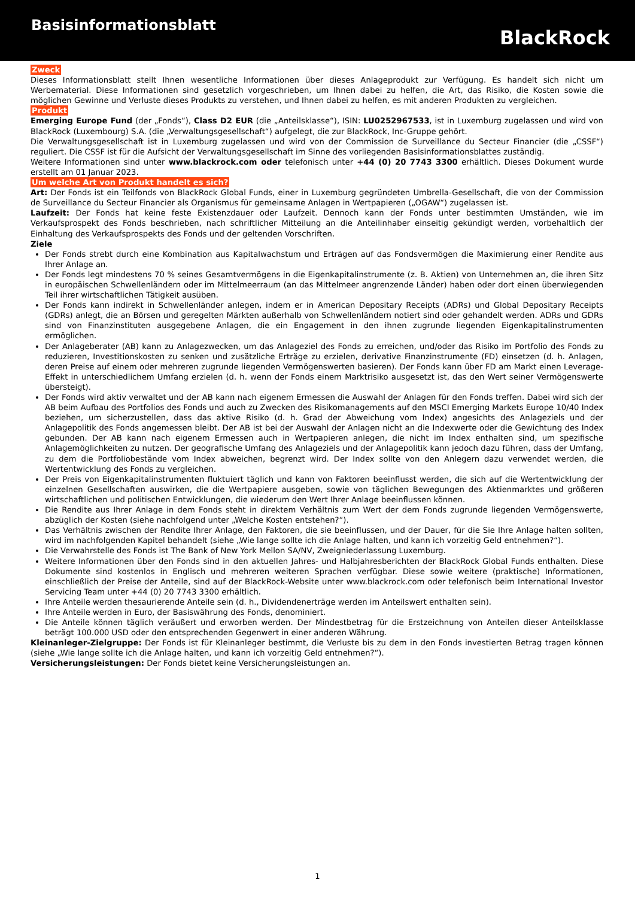Basisinformationsblatt
BlackRock
Zweck
Dieses Informationsblatt stellt Ihnen wesentliche Informationen über dieses Anlageprodukt zur Verfügung. Es handelt sich nicht um Werbematerial. Diese Informationen sind gesetzlich vorgeschrieben, um Ihnen dabei zu helfen, die Art, das Risiko, die Kosten sowie die möglichen Gewinne und Verluste dieses Produkts zu verstehen, und Ihnen dabei zu helfen, es mit anderen Produkten zu vergleichen.
Produkt
Emerging Europe Fund (der „Fonds“), Class D2 EUR (die „Anteilsklasse“), ISIN: LU0252967533, ist in Luxemburg zugelassen und wird von BlackRock (Luxembourg) S.A. (die „Verwaltungsgesellschaft“) aufgelegt, die zur BlackRock, Inc-Gruppe gehört.
Die Verwaltungsgesellschaft ist in Luxemburg zugelassen und wird von der Commission de Surveillance du Secteur Financier (die „CSSF“) reguliert. Die CSSF ist für die Aufsicht der Verwaltungsgesellschaft im Sinne des vorliegenden Basisinformationsblattes zuständig.
Weitere Informationen sind unter www.blackrock.com oder telefonisch unter +44 (0) 20 7743 3300 erhältlich. Dieses Dokument wurde erstellt am 01 Januar 2023.
Um welche Art von Produkt handelt es sich?
Art: Der Fonds ist ein Teilfonds von BlackRock Global Funds, einer in Luxemburg gegründeten Umbrella-Gesellschaft, die von der Commission de Surveillance du Secteur Financier als Organismus für gemeinsame Anlagen in Wertpapieren („OGAW“) zugelassen ist.
Laufzeit: Der Fonds hat keine feste Existenzdauer oder Laufzeit. Dennoch kann der Fonds unter bestimmten Umständen, wie im Verkaufsprospekt des Fonds beschrieben, nach schriftlicher Mitteilung an die Anteilinhaber einseitig gekündigt werden, vorbehaltlich der Einhaltung des Verkaufsprospekts des Fonds und der geltenden Vorschriften.
Ziele
Der Fonds strebt durch eine Kombination aus Kapitalwachstum und Erträgen auf das Fondsvermögen die Maximierung einer Rendite aus Ihrer Anlage an.
Der Fonds legt mindestens 70 % seines Gesamtvermögens in die Eigenkapitalinstrumente (z. B. Aktien) von Unternehmen an, die ihren Sitz in europäischen Schwellenländern oder im Mittelmeerraum (an das Mittelmeer angrenzende Länder) haben oder dort einen überwiegenden Teil ihrer wirtschaftlichen Tätigkeit ausüben.
Der Fonds kann indirekt in Schwellenländer anlegen, indem er in American Depositary Receipts (ADRs) und Global Depositary Receipts (GDRs) anlegt, die an Börsen und geregelten Märkten außerhalb von Schwellenländern notiert sind oder gehandelt werden. ADRs und GDRs sind von Finanzinstituten ausgegebene Anlagen, die ein Engagement in den ihnen zugrunde liegenden Eigenkapitalinstrumenten ermöglichen.
Der Anlageberater (AB) kann zu Anlagezwecken, um das Anlageziel des Fonds zu erreichen, und/oder das Risiko im Portfolio des Fonds zu reduzieren, Investitionskosten zu senken und zusätzliche Erträge zu erzielen, derivative Finanzinstrumente (FD) einsetzen (d. h. Anlagen, deren Preise auf einem oder mehreren zugrunde liegenden Vermögenswerten basieren). Der Fonds kann über FD am Markt einen Leverage-Effekt in unterschiedlichem Umfang erzielen (d. h. wenn der Fonds einem Marktrisiko ausgesetzt ist, das den Wert seiner Vermögenswerte übersteigt).
Der Fonds wird aktiv verwaltet und der AB kann nach eigenem Ermessen die Auswahl der Anlagen für den Fonds treffen. Dabei wird sich der AB beim Aufbau des Portfolios des Fonds und auch zu Zwecken des Risikomanagements auf den MSCI Emerging Markets Europe 10/40 Index beziehen, um sicherzustellen, dass das aktive Risiko (d. h. Grad der Abweichung vom Index) angesichts des Anlageziels und der Anlagepolitik des Fonds angemessen bleibt. Der AB ist bei der Auswahl der Anlagen nicht an die Indexwerte oder die Gewichtung des Index gebunden. Der AB kann nach eigenem Ermessen auch in Wertpapieren anlegen, die nicht im Index enthalten sind, um spezifische Anlagemöglichkeiten zu nutzen. Der geografische Umfang des Anlageziels und der Anlagepolitik kann jedoch dazu führen, dass der Umfang, zu dem die Portfoliobestände vom Index abweichen, begrenzt wird. Der Index sollte von den Anlegern dazu verwendet werden, die Wertentwicklung des Fonds zu vergleichen.
Der Preis von Eigenkapitalinstrumenten fluktuiert täglich und kann von Faktoren beeinflusst werden, die sich auf die Wertentwicklung der einzelnen Gesellschaften auswirken, die die Wertpapiere ausgeben, sowie von täglichen Bewegungen des Aktienmarktes und größeren wirtschaftlichen und politischen Entwicklungen, die wiederum den Wert Ihrer Anlage beeinflussen können.
Die Rendite aus Ihrer Anlage in dem Fonds steht in direktem Verhältnis zum Wert der dem Fonds zugrunde liegenden Vermögenswerte, abzüglich der Kosten (siehe nachfolgend unter „Welche Kosten entstehen?“).
Das Verhältnis zwischen der Rendite Ihrer Anlage, den Faktoren, die sie beeinflussen, und der Dauer, für die Sie Ihre Anlage halten sollten, wird im nachfolgenden Kapitel behandelt (siehe „Wie lange sollte ich die Anlage halten, und kann ich vorzeitig Geld entnehmen?“).
Die Verwahrstelle des Fonds ist The Bank of New York Mellon SA/NV, Zweigniederlassung Luxemburg.
Weitere Informationen über den Fonds sind in den aktuellen Jahres- und Halbjahresberichten der BlackRock Global Funds enthalten. Diese Dokumente sind kostenlos in Englisch und mehreren weiteren Sprachen verfügbar. Diese sowie weitere (praktische) Informationen, einschließlich der Preise der Anteile, sind auf der BlackRock-Website unter www.blackrock.com oder telefonisch beim International Investor Servicing Team unter +44 (0) 20 7743 3300 erhältlich.
Ihre Anteile werden thesaurierende Anteile sein (d. h., Dividendenerträge werden im Anteilswert enthalten sein).
Ihre Anteile werden in Euro, der Basiswährung des Fonds, denominiert.
Die Anteile können täglich veräußert und erworben werden. Der Mindestbetrag für die Erstzeichnung von Anteilen dieser Anteilsklasse beträgt 100.000 USD oder den entsprechenden Gegenwert in einer anderen Währung.
Kleinanleger-Zielgruppe: Der Fonds ist für Kleinanleger bestimmt, die Verluste bis zu dem in den Fonds investierten Betrag tragen können (siehe „Wie lange sollte ich die Anlage halten, und kann ich vorzeitig Geld entnehmen?“).
Versicherungsleistungen: Der Fonds bietet keine Versicherungsleistungen an.
1